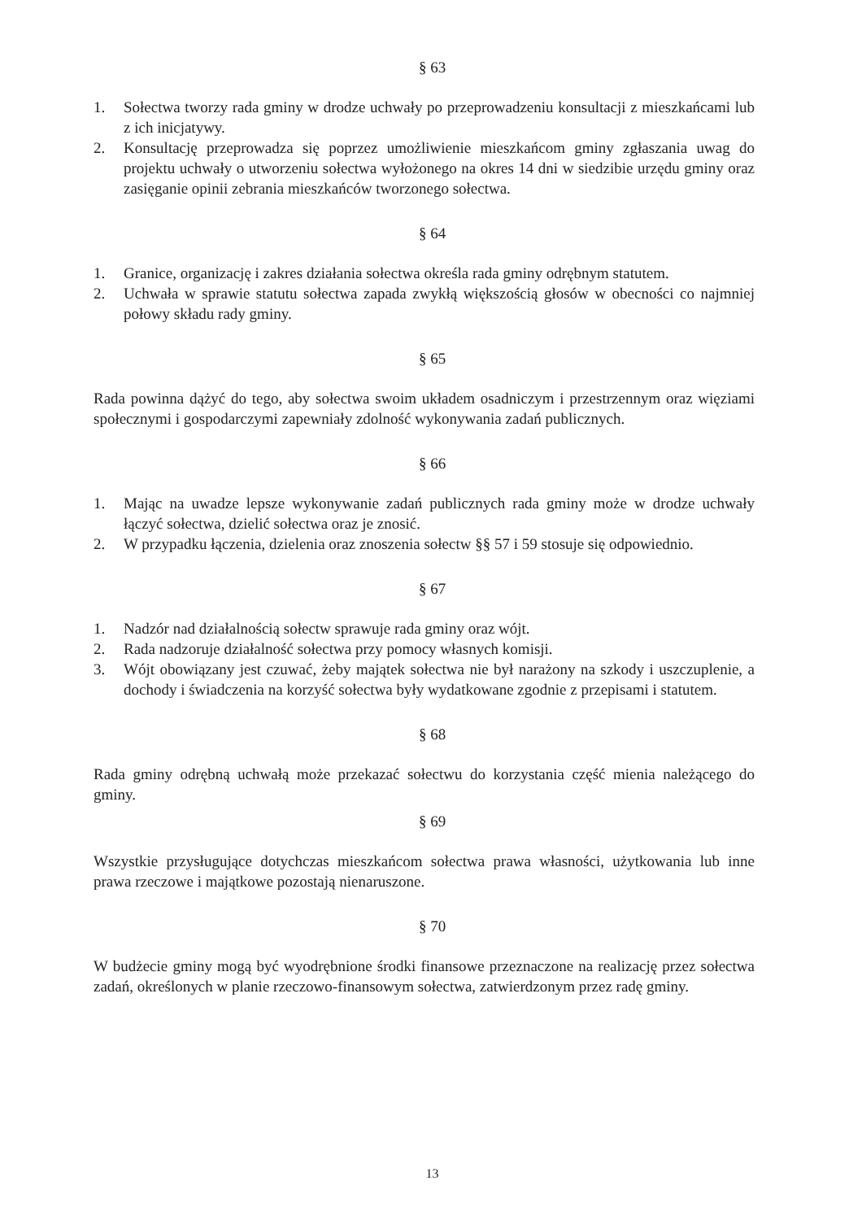§ 63
1. Sołectwa tworzy rada gminy w drodze uchwały po przeprowadzeniu konsultacji z mieszkańcami lub z ich inicjatywy.
2. Konsultację przeprowadza się poprzez umożliwienie mieszkańcom gminy zgłaszania uwag do projektu uchwały o utworzeniu sołectwa wyłożonego na okres 14 dni w siedzibie urzędu gminy oraz zasięganie opinii zebrania mieszkańców tworzonego sołectwa.
§ 64
1. Granice, organizację i zakres działania sołectwa określa rada gminy odrębnym statutem.
2. Uchwała w sprawie statutu sołectwa zapada zwykłą większością głosów w obecności co najmniej połowy składu rady gminy.
§ 65
Rada powinna dążyć do tego, aby sołectwa swoim układem osadniczym i przestrzennym oraz więziami społecznymi i gospodarczymi zapewniały zdolność wykonywania zadań publicznych.
§ 66
1. Mając na uwadze lepsze wykonywanie zadań publicznych rada gminy może w drodze uchwały łączyć sołectwa, dzielić sołectwa oraz je znosić.
2. W przypadku łączenia, dzielenia oraz znoszenia sołectw §§ 57 i 59 stosuje się odpowiednio.
§ 67
1. Nadzór nad działalnością sołectw sprawuje rada gminy oraz wójt.
2. Rada nadzoruje działalność sołectwa przy pomocy własnych komisji.
3. Wójt obowiązany jest czuwać, żeby majątek sołectwa nie był narażony na szkody i uszczuplenie, a dochody i świadczenia na korzyść sołectwa były wydatkowane zgodnie z przepisami i statutem.
§ 68
Rada gminy odrębną uchwałą może przekazać sołectwu do korzystania część mienia należącego do gminy.
§ 69
Wszystkie przysługujące dotychczas mieszkańcom sołectwa prawa własności, użytkowania lub inne prawa rzeczowe i majątkowe pozostają nienaruszone.
§ 70
W budżecie gminy mogą być wyodrębnione środki finansowe przeznaczone na realizację przez sołectwa zadań, określonych w planie rzeczowo-finansowym sołectwa, zatwierdzonym przez radę gminy.
13